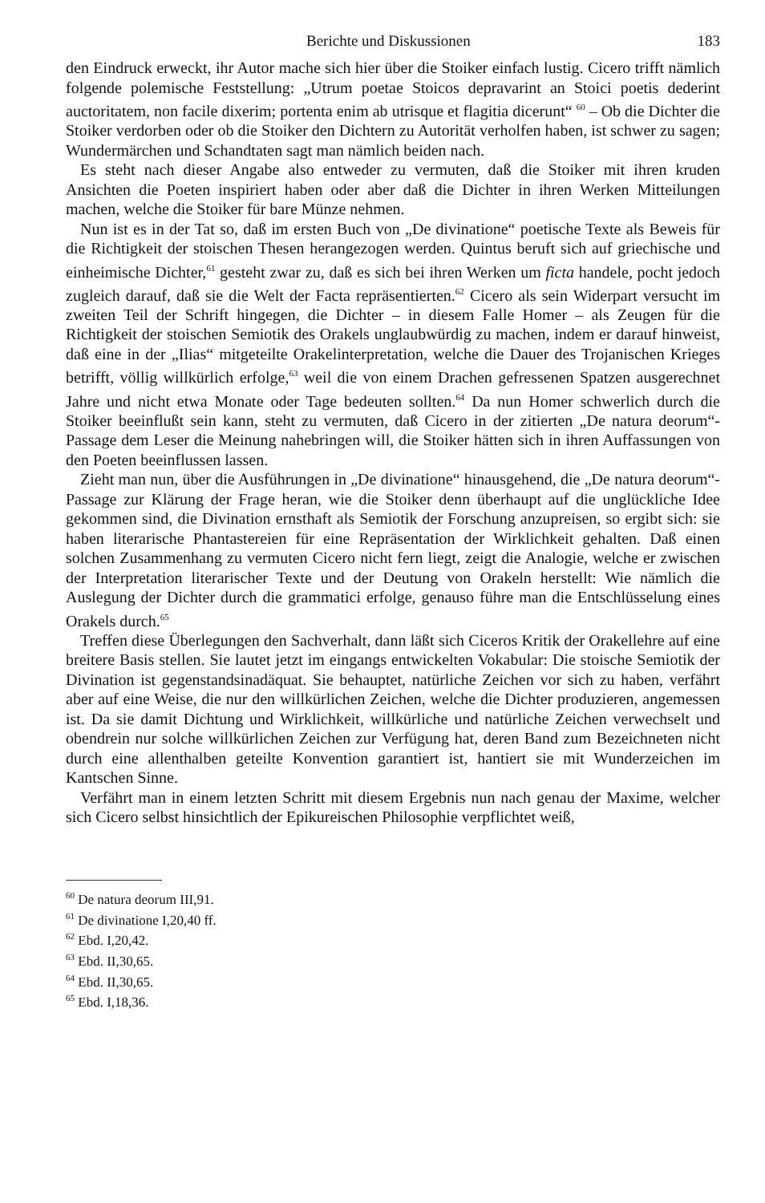Berichte und Diskussionen 183
den Eindruck erweckt, ihr Autor mache sich hier über die Stoiker einfach lustig. Cicero trifft nämlich folgende polemische Feststellung: „Utrum poetae Stoicos depravarint an Stoici poetis dederint auctoritatem, non facile dixerim; portenta enim ab utrisque et flagitia dicerunt“ <sup>60</sup> – Ob die Dichter die Stoiker verdorben oder ob die Stoiker den Dichtern zu Autorität verholfen haben, ist schwer zu sagen; Wundermärchen und Schandtaten sagt man nämlich beiden nach.
Es steht nach dieser Angabe also entweder zu vermuten, daß die Stoiker mit ihren kruden Ansichten die Poeten inspiriert haben oder aber daß die Dichter in ihren Werken Mitteilungen machen, welche die Stoiker für bare Münze nehmen.
Nun ist es in der Tat so, daß im ersten Buch von „De divinatione“ poetische Texte als Beweis für die Richtigkeit der stoischen Thesen herangezogen werden. Quintus beruft sich auf griechische und einheimische Dichter,<sup>61</sup> gesteht zwar zu, daß es sich bei ihren Werken um ficta handele, pocht jedoch zugleich darauf, daß sie die Welt der Facta repräsentierten.<sup>62</sup> Cicero als sein Widerpart versucht im zweiten Teil der Schrift hingegen, die Dichter – in diesem Falle Homer – als Zeugen für die Richtigkeit der stoischen Semiotik des Orakels unglaubwürdig zu machen, indem er darauf hinweist, daß eine in der „Ilias“ mitgeteilte Orakelinterpretation, welche die Dauer des Trojanischen Krieges betrifft, völlig willkürlich erfolge,<sup>63</sup> weil die von einem Drachen gefressenen Spatzen ausgerechnet Jahre und nicht etwa Monate oder Tage bedeuten sollten.<sup>64</sup> Da nun Homer schwerlich durch die Stoiker beeinflußt sein kann, steht zu vermuten, daß Cicero in der zitierten „De natura deorum“-Passage dem Leser die Meinung nahebringen will, die Stoiker hätten sich in ihren Auffassungen von den Poeten beeinflussen lassen.
Zieht man nun, über die Ausführungen in „De divinatione“ hinausgehend, die „De natura deorum“-Passage zur Klärung der Frage heran, wie die Stoiker denn überhaupt auf die unglückliche Idee gekommen sind, die Divination ernsthaft als Semiotik der Forschung anzupreisen, so ergibt sich: sie haben literarische Phantastereien für eine Repräsentation der Wirklichkeit gehalten. Daß einen solchen Zusammenhang zu vermuten Cicero nicht fern liegt, zeigt die Analogie, welche er zwischen der Interpretation literarischer Texte und der Deutung von Orakeln herstellt: Wie nämlich die Auslegung der Dichter durch die grammatici erfolge, genauso führe man die Entschlüsselung eines Orakels durch.<sup>65</sup>
Treffen diese Überlegungen den Sachverhalt, dann läßt sich Ciceros Kritik der Orakellehre auf eine breitere Basis stellen. Sie lautet jetzt im eingangs entwickelten Vokabular: Die stoische Semiotik der Divination ist gegenstandsinadäquat. Sie behauptet, natürliche Zeichen vor sich zu haben, verfährt aber auf eine Weise, die nur den willkürlichen Zeichen, welche die Dichter produzieren, angemessen ist. Da sie damit Dichtung und Wirklichkeit, willkürliche und natürliche Zeichen verwechselt und obendrein nur solche willkürlichen Zeichen zur Verfügung hat, deren Band zum Bezeichneten nicht durch eine allenthalben geteilte Konvention garantiert ist, hantiert sie mit Wunderzeichen im Kantschen Sinne.
Verfährt man in einem letzten Schritt mit diesem Ergebnis nun nach genau der Maxime, welcher sich Cicero selbst hinsichtlich der Epikureischen Philosophie verpflichtet weiß,
<sup>60</sup> De natura deorum III,91.
<sup>61</sup> De divinatione I,20,40 ff.
<sup>62</sup> Ebd. I,20,42.
<sup>63</sup> Ebd. II,30,65.
<sup>64</sup> Ebd. II,30,65.
<sup>65</sup> Ebd. I,18,36.